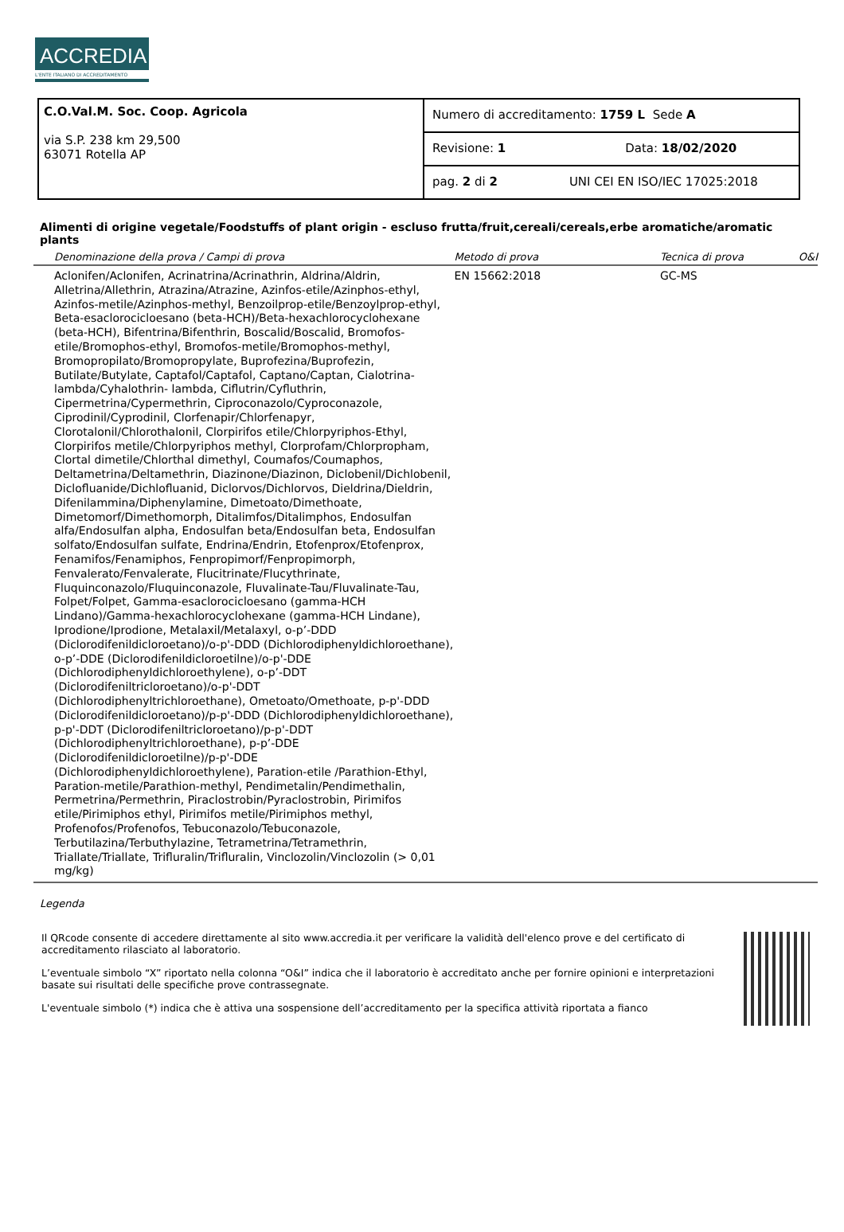ACCREDIA
L'ENTE ITALIANO DI ACCREDITAMENTO
| C.O.Val.M. Soc. Coop. Agricola via S.P. 238 km 29,500 63071 Rotella AP | Numero di accreditamento: 1759 L Sede A |
| | Revisione: 1 Data: 18/02/2020 |
| | pag. 2 di 2 UNI CEI EN ISO/IEC 17025:2018 |
Alimenti di origine vegetale/Foodstuffs of plant origin - escluso frutta/fruit,cereali/cereals,erbe aromatiche/aromatic plants
| Denominazione della prova / Campi di prova | Metodo di prova | Tecnica di prova | O&I |
| --- | --- | --- | --- |
| Aclonifen/Aclonifen, Acrinatrina/Acrinathrin, Aldrina/Aldrin, Alletrina/Allethrin, Atrazina/Atrazine, Azinfos-etile/Azinphos-ethyl, Azinfos-metile/Azinphos-methyl, Benzoilprop-etile/Benzoylprop-ethyl, Beta-esaclorocicloesano (beta-HCH)/Beta-hexachlorocyclohexane (beta-HCH), Bifentrina/Bifenthrin, Boscalid/Boscalid, Bromofos-etile/Bromophos-ethyl, Bromofos-metile/Bromophos-methyl, Bromopropilato/Bromopropylate, Buprofezina/Buprofezin, Butilate/Butylate, Captafol/Captafol, Captano/Captan, Cialotrina-lambda/Cyhalothrin- lambda, Ciflutrin/Cyfluthrin, Cipermetrina/Cypermethrin, Ciproconazolo/Cyproconazole, Ciprodinil/Cyprodinil, Clorfenapir/Chlorfenapyr, Clorotalonil/Chlorothalonil, Clorpirifos etile/Chlorpyriphos-Ethyl, Clorpirifos metile/Chlorpyriphos methyl, Clorprofam/Chlorpropham, Clortal dimetile/Chlorthal dimethyl, Coumafos/Coumaphos, Deltametrina/Deltamethrin, Diazinone/Diazinon, Diclobenil/Dichlobenil, Diclofluanide/Dichlofluanid, Diclorvos/Dichlorvos, Dieldrina/Dieldrin, Difenilammina/Diphenylamine, Dimetoato/Dimethoate, Dimetomorf/Dimethomorph, Ditalimfos/Ditalimphos, Endosulfan alfa/Endosulfan alpha, Endosulfan beta/Endosulfan beta, Endosulfan solfato/Endosulfan sulfate, Endrina/Endrin, Etofenprox/Etofenprox, Fenamifos/Fenamiphos, Fenpropimorf/Fenpropimorph, Fenvalerato/Fenvalerate, Flucitrinate/Flucythrinate, Fluquinconazolo/Fluquinconazole, Fluvalinate-Tau/Fluvalinate-Tau, Folpet/Folpet, Gamma-esaclorocicloesano (gamma-HCH Lindano)/Gamma-hexachlorocyclohexane (gamma-HCH Lindane), Iprodione/Iprodione, Metalaxil/Metalaxyl, o-p’-DDD (Diclorodifenildicloroetano)/o-p'-DDD (Dichlorodiphenyldichloroethane), o-p’-DDE (Diclorodifenildicloroetilne)/o-p'-DDE (Dichlorodiphenyldichloroethylene), o-p’-DDT (Diclorodifeniltricloroetano)/o-p'-DDT (Dichlorodiphenyltrichloroethane), Ometoato/Omethoate, p-p'-DDD (Diclorodifenildicloroetano)/p-p'-DDD (Dichlorodiphenyldichloroethane), p-p'-DDT (Diclorodifeniltricloroetano)/p-p'-DDT (Dichlorodiphenyltrichloroethane), p-p’-DDE (Diclorodifenildicloroetilne)/p-p'-DDE (Dichlorodiphenyldichloroethylene), Paration-etile /Parathion-Ethyl, Paration-metile/Parathion-methyl, Pendimetalin/Pendimethalin, Permetrina/Permethrin, Piraclostrobin/Pyraclostrobin, Pirimifos etile/Pirimiphos ethyl, Pirimifos metile/Pirimiphos methyl, Profenofos/Profenofos, Tebuconazolo/Tebuconazole, Terbutilazina/Terbuthylazine, Tetrametrina/Tetramethrin, Triallate/Triallate, Trifluralin/Trifluralin, Vinclozolin/Vinclozolin (> 0,01 mg/kg) | EN 15662:2018 | GC-MS | |
Legenda
Il QRcode consente di accedere direttamente al sito www.accredia.it per verificare la validità dell'elenco prove e del certificato di accreditamento rilasciato al laboratorio.
L’eventuale simbolo “X” riportato nella colonna “O&I” indica che il laboratorio è accreditato anche per fornire opinioni e interpretazioni basate sui risultati delle specifiche prove contrassegnate.
L'eventuale simbolo (*) indica che è attiva una sospensione dell’accreditamento per la specifica attività riportata a fianco